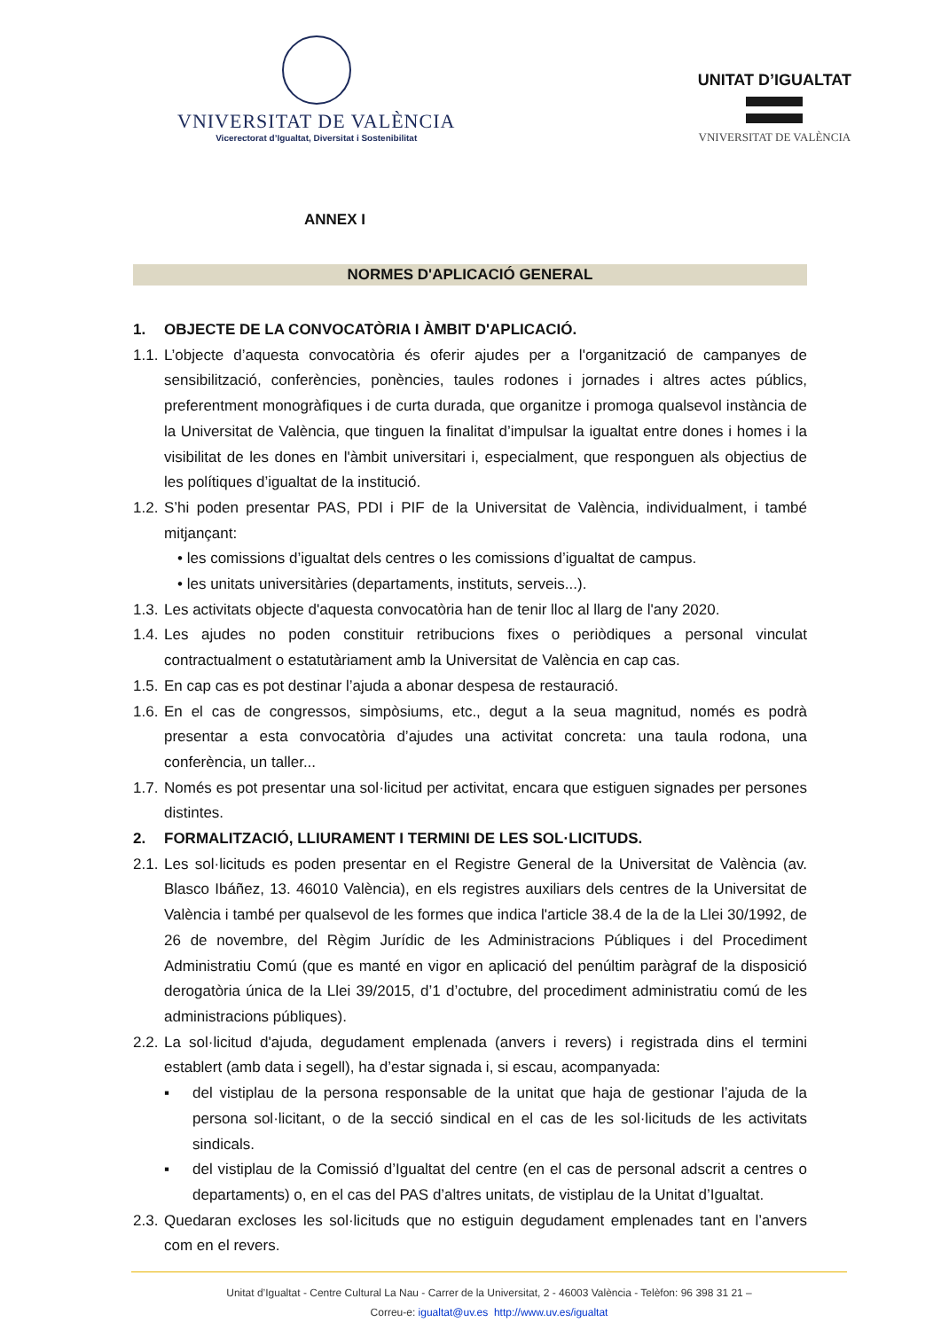VNIVERSITAT DE VALÈNCIA
Vicerectorat d’Igualtat, Diversitat i Sostenibilitat
UNITAT D’IGUALTAT
VNIVERSITAT DE VALÈNCIA
ANNEX I
NORMES D'APLICACIÓ GENERAL
1. OBJECTE DE LA CONVOCATÒRIA I ÀMBIT D'APLICACIÓ.
1.1. L’objecte d’aquesta convocatòria és oferir ajudes per a l'organització de campanyes de sensibilització, conferències, ponències, taules rodones i jornades i altres actes públics, preferentment monogràfiques i de curta durada, que organitze i promoga qualsevol instància de la Universitat de València, que tinguen la finalitat d’impulsar la igualtat entre dones i homes i la visibilitat de les dones en l'àmbit universitari i, especialment, que responguen als objectius de les polítiques d’igualtat de la institució.
1.2. S’hi poden presentar PAS, PDI i PIF de la Universitat de València, individualment, i també mitjançant:
• les comissions d’igualtat dels centres o les comissions d’igualtat de campus.
• les unitats universitàries (departaments, instituts, serveis...).
1.3. Les activitats objecte d'aquesta convocatòria han de tenir lloc al llarg de l'any 2020.
1.4. Les ajudes no poden constituir retribucions fixes o periòdiques a personal vinculat contractualment o estatutàriament amb la Universitat de València en cap cas.
1.5. En cap cas es pot destinar l’ajuda a abonar despesa de restauració.
1.6. En el cas de congressos, simpòsiums, etc., degut a la seua magnitud, només es podrà presentar a esta convocatòria d’ajudes una activitat concreta: una taula rodona, una conferència, un taller...
1.7. Només es pot presentar una sol·licitud per activitat, encara que estiguen signades per persones distintes.
2. FORMALITZACIÓ, LLIURAMENT I TERMINI DE LES SOL·LICITUDS.
2.1. Les sol·licituds es poden presentar en el Registre General de la Universitat de València (av. Blasco Ibáñez, 13. 46010 València), en els registres auxiliars dels centres de la Universitat de València i també per qualsevol de les formes que indica l'article 38.4 de la de la Llei 30/1992, de 26 de novembre, del Règim Jurídic de les Administracions Públiques i del Procediment Administratiu Comú (que es manté en vigor en aplicació del penúltim paràgraf de la disposició derogatòria única de la Llei 39/2015, d’1 d’octubre, del procediment administratiu comú de les administracions públiques).
2.2. La sol·licitud d'ajuda, degudament emplenada (anvers i revers) i registrada dins el termini establert (amb data i segell), ha d’estar signada i, si escau, acompanyada:
▪ del vistiplau de la persona responsable de la unitat que haja de gestionar l’ajuda de la persona sol·licitant, o de la secció sindical en el cas de les sol·licituds de les activitats sindicals.
▪ del vistiplau de la Comissió d’Igualtat del centre (en el cas de personal adscrit a centres o departaments) o, en el cas del PAS d’altres unitats, de vistiplau de la Unitat d’Igualtat.
2.3. Quedaran excloses les sol·licituds que no estiguin degudament emplenades tant en l’anvers com en el revers.
Unitat d’Igualtat - Centre Cultural La Nau - Carrer de la Universitat, 2 - 46003 València - Telèfon: 96 398 31 21 –
Correu-e: igualtat@uv.es http://www.uv.es/igualtat